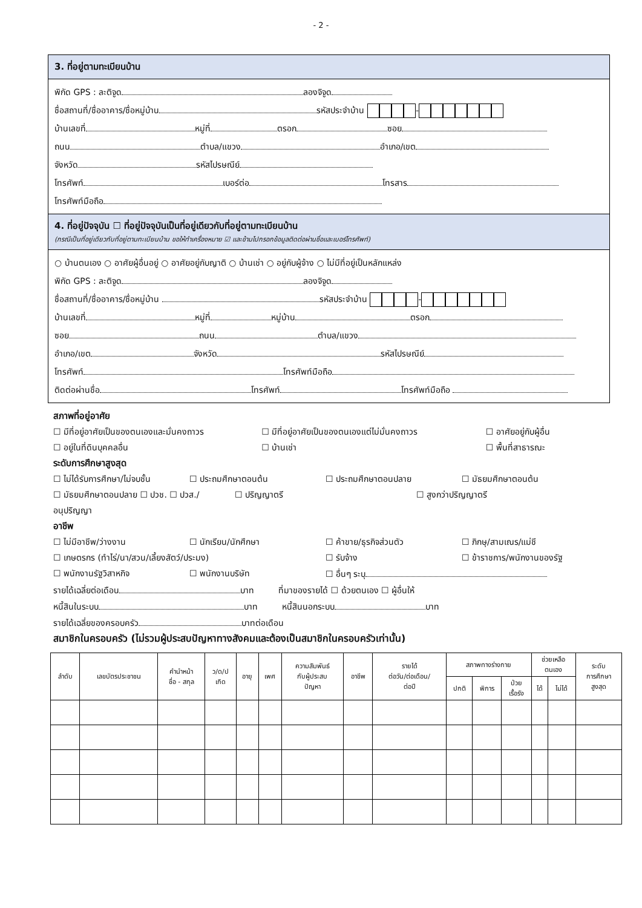- 2 -
3. ที่อยู่ตามทะเบียนบ้าน
พิกัด GPS : ละติจูด ลองจิจูด
ชื่อสถานที่/ชื่ออาคาร/ชื่อหมู่บ้าน รหัสประจำบ้าน -
บ้านเลขที่ หมู่ที่ ตรอก ซอย
ถนน ตำบล/แขวง อำเภอ/เขต
จังหวัด รหัสไปรษณีย์
โทรศัพท์ เบอร์ต่อ โทรสาร
โทรศัพท์มือถือ
4. ที่อยู่ปัจจุบัน ☐ ที่อยู่ปัจจุบันเป็นที่อยู่เดียวกับที่อยู่ตามทะเบียนบ้าน
(กรณีเป็นที่อยู่เดียวกับที่อยู่ตามทะเบียนบ้าน ขอให้ทำเครื่องหมาย ☑ และข้ามไปกรอกข้อมูลติดต่อผ่านชื่อและเบอร์โทรศัพท์)
○ บ้านตนเอง ○ อาศัยผู้อื่นอยู่ ○ อาศัยอยู่กับญาติ ○ บ้านเช่า ○ อยู่กับผู้จ้าง ○ ไม่มีที่อยู่เป็นหลักแหล่ง
พิกัด GPS : ละติจูด ลองจิจูด
ชื่อสถานที่/ชื่ออาคาร/ชื่อหมู่บ้าน รหัสประจำบ้าน -
บ้านเลขที่ หมู่ที่ หมู่บ้าน ตรอก
ซอย ถนน ตำบล/แขวง
อำเภอ/เขต จังหวัด รหัสไปรษณีย์
โทรศัพท์ โทรศัพท์มือถือ
ติดต่อผ่านชื่อ โทรศัพท์ โทรศัพท์มือถือ
สภาพที่อยู่อาศัย
☐ มีที่อยู่อาศัยเป็นของตนเองและมั่นคงถาวร ☐ มีที่อยู่อาศัยเป็นของตนเองแต่ไม่มั่นคงถาวร ☐ อาศัยอยู่กับผู้อื่น
☐ อยู่ในที่ดินบุคคลอื่น ☐ บ้านเช่า ☐ พื้นที่สาธารณะ
ระดับการศึกษาสูงสุด
☐ ไม่ได้รับการศึกษา/ไม่จบชั้น ☐ ประถมศึกษาตอนต้น ☐ ประถมศึกษาตอนปลาย ☐ มัธยมศึกษาตอนต้น
☐ มัธยมศึกษาตอนปลาย ☐ ปวช. ☐ ปวส./อนุปริญญา ☐ ปริญญาตรี ☐ สูงกว่าปริญญาตรี
อาชีพ
☐ ไม่มีอาชีพ/ว่างงาน ☐ นักเรียน/นักศึกษา ☐ ค้าขาย/ธุรกิจส่วนตัว ☐ ภิกษุ/สามเณร/แม่ชี
☐ เกษตรกร (ทำไร่/นา/สวน/เลี้ยงสัตว์/ประมง) ☐ รับจ้าง ☐ ข้าราชการ/พนักงานของรัฐ
☐ พนักงานรัฐวิสาหกิจ ☐ พนักงานบริษัท ☐ อื่นๆ ระบุ
รายได้เฉลี่ยต่อเดือน บาท ที่มาของรายได้ ☐ ด้วยตนเอง ☐ ผู้อื่นให้
หนี้สินในระบบ บาท หนี้สินนอกระบบ บาท
รายได้เฉลี่ยของครอบครัว บาทต่อเดือน
สมาชิกในครอบครัว (ไม่รวมผู้ประสบปัญหาทางสังคมและต้องเป็นสมาชิกในครอบครัวเท่านั้น)
| ลำดับ | เลขบัตรประชาชน | คำนำหน้า ชื่อ - สกุล | ว/ด/ป เกิด | อายุ | เพศ | ความสัมพันธ์ กับผู้ประสบ ปัญหา | อาชีพ | รายได้ ต่อวัน/ต่อเดือน/ ต่อปี | สภาพทางร่างกาย | | | ช่วยเหลือ ตนเอง | | ระดับ การศึกษา สูงสุด |
| --- | --- | --- | --- | --- | --- | --- | --- | --- | --- | --- | --- | --- | --- | --- |
| | | | | | | | | | ปกติ | พิการ | ป่วย เรื้อรัง | ได้ | ไม่ได้ | |